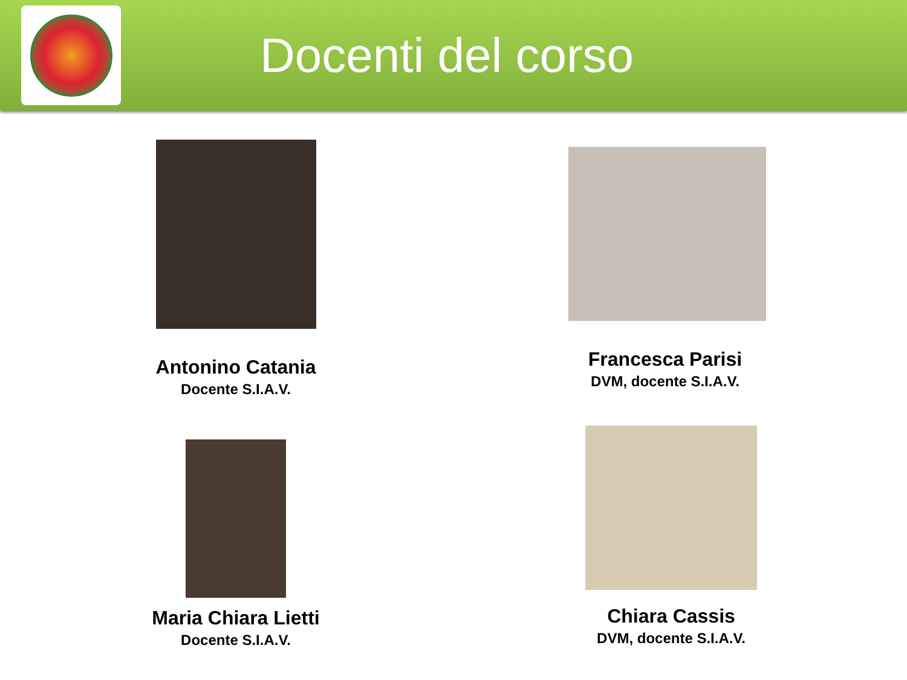Docenti del corso
Antonino Catania
Docente S.I.A.V.
Francesca Parisi
DVM, docente S.I.A.V.
Maria Chiara Lietti
Docente S.I.A.V.
Chiara Cassis
DVM, docente S.I.A.V.